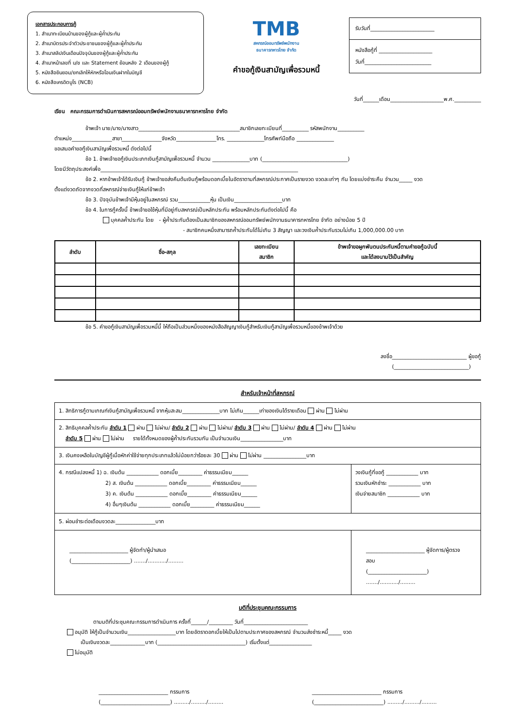เอกสารประกอบการกู้
1. สำเนาทะเบียนบ้านของผู้กู้และผู้ค้ำประกัน
2. สำเนาบัตรประจำตัวประชาชนของผู้กู้และผู้ค้ำประกัน
3. สำเนาสลิปเงินเดือนปัจจุบันของผู้กู้และผู้ค้ำประกัน
4. สำเนาหน้าเลขที่ บ/ช และ Statement ย้อนหลัง 2 เดือนของผู้กู้
5. หนังสือยินยอม/ยกเลิกให้หักหรือโอนเงินฝากในบัญชี
6. หนังสือเครดิตบูโร (NCB)
TMB
สหกรณ์ออมทรัพย์พนักงาน
ธนาคารทหารไทย จำกัด
คำขอกู้เงินสามัญเพื่อรวมหนี้
รับวันที่________________________
หนังสือกู้ที่ ____________________
วันที่_________________________
วันที่______เดือน____________________พ.ศ.__________
เรียน คณะกรรมการดำเนินการสหกรณ์ออมทรัพย์พนักงานธนาคารทหารไทย จำกัด
ข้าพเจ้า นาย/นาง/นางสาว______________________________________สมาชิกเลขทะเบียนที่__________ รหัสพนักงาน__________
ตำแหน่ง_______________สาขา_______________จังหวัด_______________โทร. ______________โทรศัพท์มือถือ ______________
ขอเสนอคำขอกู้เงินสามัญเพื่อรวมหนี้ ดังต่อไปนี้
ข้อ 1. ข้าพเจ้าขอกู้เงินประเภทเงินกู้สามัญเพื่อรวมหนี้ จำนวน ______________บาท (________________________________)
โดยมีวัตถุประสงค์เพื่อ__________________________________________________________________________
ข้อ 2. หากข้าพเจ้าได้รับเงินกู้ ข้าพเจ้าขอส่งคืนต้นเงินกู้พร้อมดอกเบี้ยในอัตราตามที่สหกรณ์ประกาศเป็นรายงวด งวดละเท่าๆ กัน โดยแบ่งชำระคืน จำนวน_____ งวด
ตั้งแต่งวดถัดจากงวดที่สหกรณ์จ่ายเงินกู้ให้แก่ข้าพเจ้า
ข้อ 3. ปัจจุบันข้าพเจ้ามีหุ้นอยู่ในสหกรณ์ รวม____________หุ้น เป็นเงิน__________________บาท
ข้อ 4. ในการกู้ครั้งนี้ ข้าพเจ้าขอใช้หุ้นที่มีอยู่กับสหกรณ์เป็นหลักประกัน พร้อมหลักประกันดังต่อไปนี้ คือ
บุคคลค้ำประกัน โดย - ผู้ค้ำประกันต้องเป็นสมาชิกของสหกรณ์ออมทรัพย์พนักงานธนาคารทหารไทย จำกัด อย่างน้อย 5 ปี
- สมาชิกคนหนึ่งสามารถค้ำประกันได้ไม่เกิน 3 สัญญา และวงเงินค้ำประกันรวมไม่เกิน 1,000,000.00 บาท
| ลำดับ | ชื่อ-สกุล | เลขทะเบียน สมาชิก | ข้าพเจ้าขอผูกพันตนประกันหนี้ตามคำขอกู้ฉบับนี้ และได้ลงนามไว้เป็นสำคัญ |
| --- | --- | --- | --- |
ข้อ 5. คำขอกู้เงินสามัญเพื่อรวมหนี้นี้ ให้ถือเป็นส่วนหนึ่งของหนังสือสัญญาเงินกู้สำหรับเงินกู้สามัญเพื่อรวมหนี้ของข้าพเจ้าด้วย
ลงชื่อ____________________________ ผู้ขอกู้
(____________________________)
สำหรับเจ้าหน้าที่สหกรณ์
| 1. สิทธิการกู้ตามเกณฑ์เงินกู้สามัญเพื่อรวมหนี้ จากหุ้นสะสม______________บาท ไม่เกิน______เท่าของเงินได้รายเดือน ผ่าน ไม่ผ่าน | |
| 2. สิทธิบุคคลค้ำประกัน ลำดับ 1 ผ่าน ไม่ผ่าน/ ลำดับ 2 ผ่าน ไม่ผ่าน/ ลำดับ 3 ผ่าน ไม่ผ่าน/ ลำดับ 4 ผ่าน ไม่ผ่าน ลำดับ 5 ผ่าน ไม่ผ่าน รายได้ทั้งหมดของผู้ค้ำประกันรวมกัน เป็นจำนวนเงิน________________บาท | |
| 3. เงินคงเหลือในบัญชีผู้กู้เมื่อหักค่าใช้จ่ายทุกประเภทแล้วไม่น้อยกว่าร้อยละ 30 ผ่าน ไม่ผ่าน ________________บาท | |
| 4. กรณีแปลงหนี้ 1) ฉ. เงินต้น ____________ ดอกเบี้ย_________ ค่าธรรมเนียม______ 2) ส. เงินต้น ____________ ดอกเบี้ย_________ ค่าธรรมเนียม______ 3) ค. เงินต้น ____________ ดอกเบี้ย_________ ค่าธรรมเนียม______ 4) อื่นๆเงินต้น ____________ ดอกเบี้ย_________ ค่าธรรมเนียม______ | วงเงินกู้ที่ขอกู้ ____________ บาท รวมเงินหักชำระ ____________ บาท เงินจ่ายสมาชิก ____________ บาท |
| 5. ผ่อนชำระต่อเดือนงวดละ_______________บาท | |
| ______________________ ผู้จัดทำ/ผู้นำเสนอ (______________________) ......./.........../......... | ______________________ ผู้จัดการ/ผู้ตรวจสอบ (______________________) ......./.........../......... |
มติที่ประชุมคณะกรรมการ
ตามมติที่ประชุมคณะกรรมการดำเนินการ ครั้งที่______/_________ วันที่________________________
อนุมัติ ให้กู้เป็นจำนวนเงิน__________________บาท โดยอัตราดอกเบี้ยให้เป็นไปตามประกาศของสหกรณ์ จำนวนส่งชำระหนี้_____ งวด
เป็นเงินงวดละ_____________บาท (_________________________________) เริ่มตั้งแต่________________
ไม่อนุมัติ
__________________________ กรรมการ
(__________________________) ........./........./.........
__________________________ กรรมการ
(__________________________) ........./........./.........